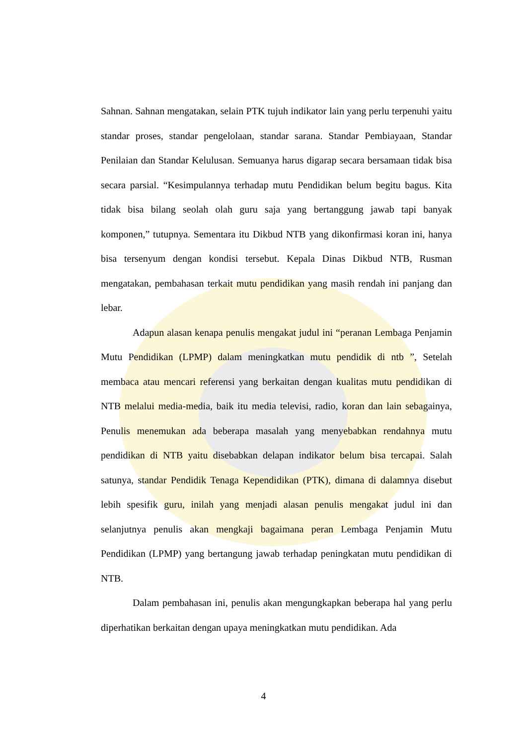Sahnan. Sahnan mengatakan, selain PTK tujuh indikator lain yang perlu terpenuhi yaitu standar proses, standar pengelolaan, standar sarana. Standar Pembiayaan, Standar Penilaian dan Standar Kelulusan. Semuanya harus digarap secara bersamaan tidak bisa secara parsial. “Kesimpulannya terhadap mutu Pendidikan belum begitu bagus. Kita tidak bisa bilang seolah olah guru saja yang bertanggung jawab tapi banyak komponen,” tutupnya. Sementara itu Dikbud NTB yang dikonfirmasi koran ini, hanya bisa tersenyum dengan kondisi tersebut. Kepala Dinas Dikbud NTB, Rusman mengatakan, pembahasan terkait mutu pendidikan yang masih rendah ini panjang dan lebar.
Adapun alasan kenapa penulis mengakat judul ini “peranan Lembaga Penjamin Mutu Pendidikan (LPMP) dalam meningkatkan mutu pendidik di ntb ”, Setelah membaca atau mencari referensi yang berkaitan dengan kualitas mutu pendidikan di NTB melalui media-media, baik itu media televisi, radio, koran dan lain sebagainya, Penulis menemukan ada beberapa masalah yang menyebabkan rendahnya mutu pendidikan di NTB yaitu disebabkan delapan indikator belum bisa tercapai. Salah satunya, standar Pendidik Tenaga Kependidikan (PTK), dimana di dalamnya disebut lebih spesifik guru, inilah yang menjadi alasan penulis mengakat judul ini dan selanjutnya penulis akan mengkaji bagaimana peran Lembaga Penjamin Mutu Pendidikan (LPMP) yang bertangung jawab terhadap peningkatan mutu pendidikan di NTB.
Dalam pembahasan ini, penulis akan mengungkapkan beberapa hal yang perlu diperhatikan berkaitan dengan upaya meningkatkan mutu pendidikan. Ada
4